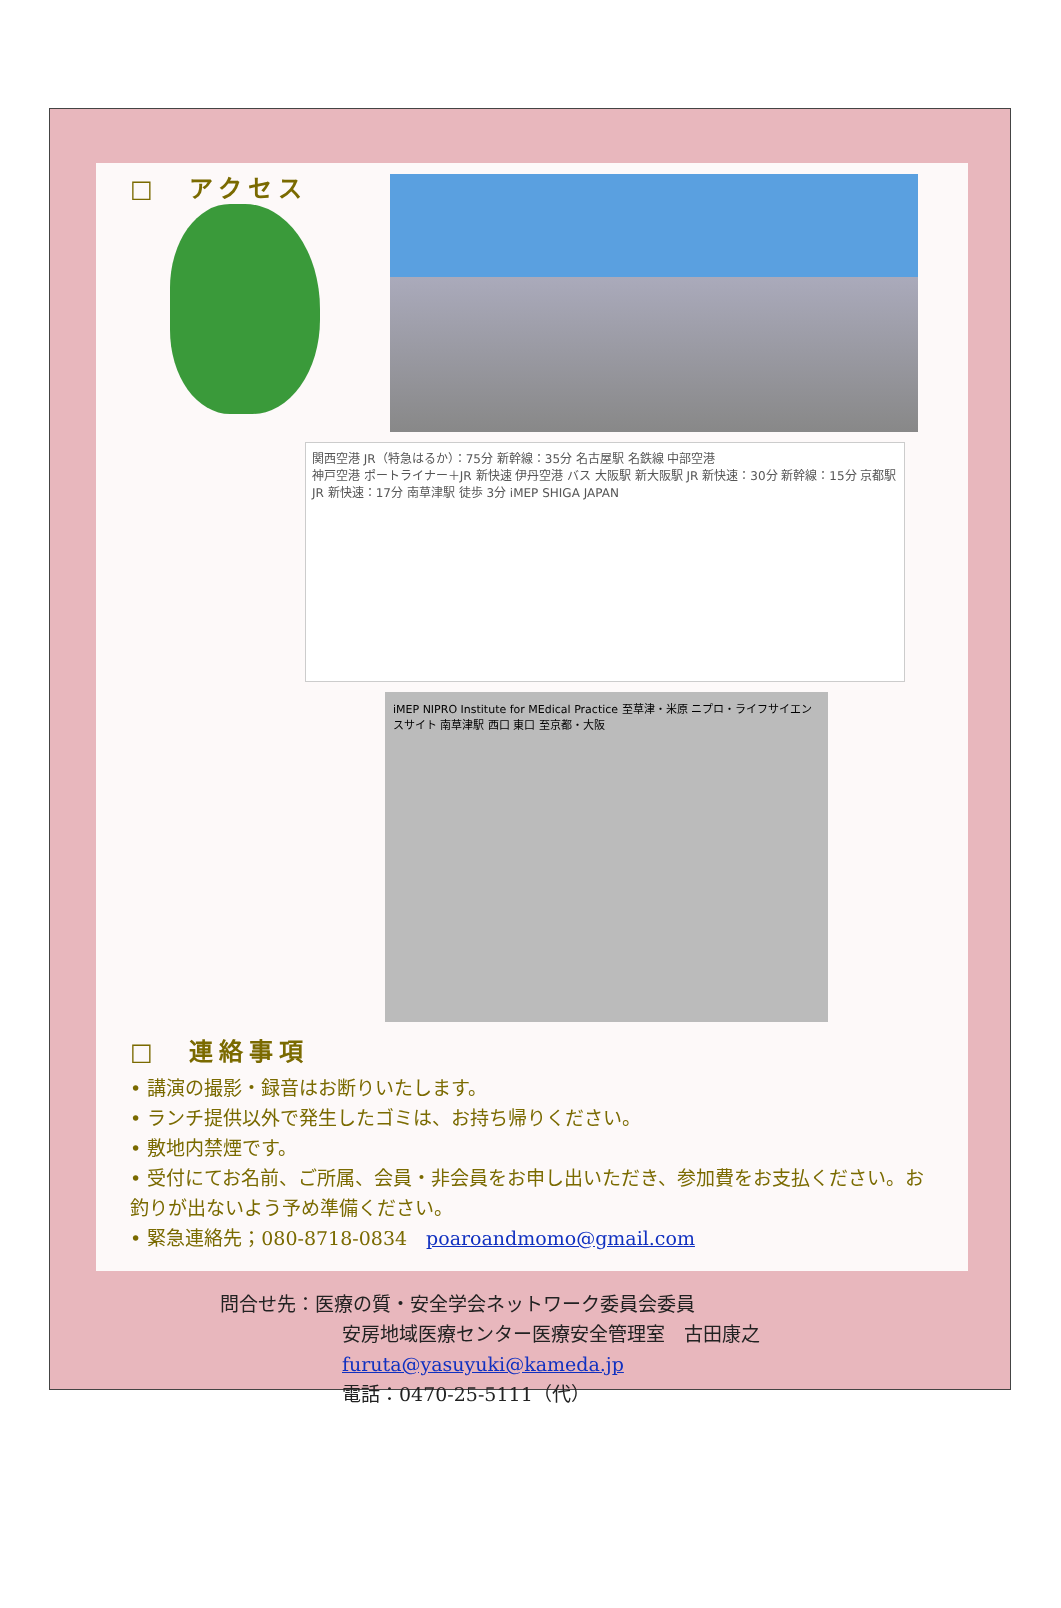□　アクセス
関西空港 JR（特急はるか）：75分 新幹線：35分 名古屋駅 名鉄線 中部空港
神戸空港 ポートライナー＋JR 新快速 伊丹空港 バス 大阪駅 新大阪駅 JR 新快速：30分 新幹線：15分 京都駅 JR 新快速：17分 南草津駅 徒歩 3分 iMEP SHIGA JAPAN
iMEP NIPRO Institute for MEdical Practice 至草津・米原 ニプロ・ライフサイエンスサイト 南草津駅 西口 東口 至京都・大阪
□　連絡事項
• 講演の撮影・録音はお断りいたします。
• ランチ提供以外で発生したゴミは、お持ち帰りください。
• 敷地内禁煙です。
• 受付にてお名前、ご所属、会員・非会員をお申し出いただき、参加費をお支払ください。お釣りが出ないよう予め準備ください。
• 緊急連絡先；080-8718-0834　poaroandmomo@gmail.com
問合せ先：医療の質・安全学会ネットワーク委員会委員
安房地域医療センター医療安全管理室　古田康之
furuta@yasuyuki@kameda.jp
電話：0470-25-5111（代）